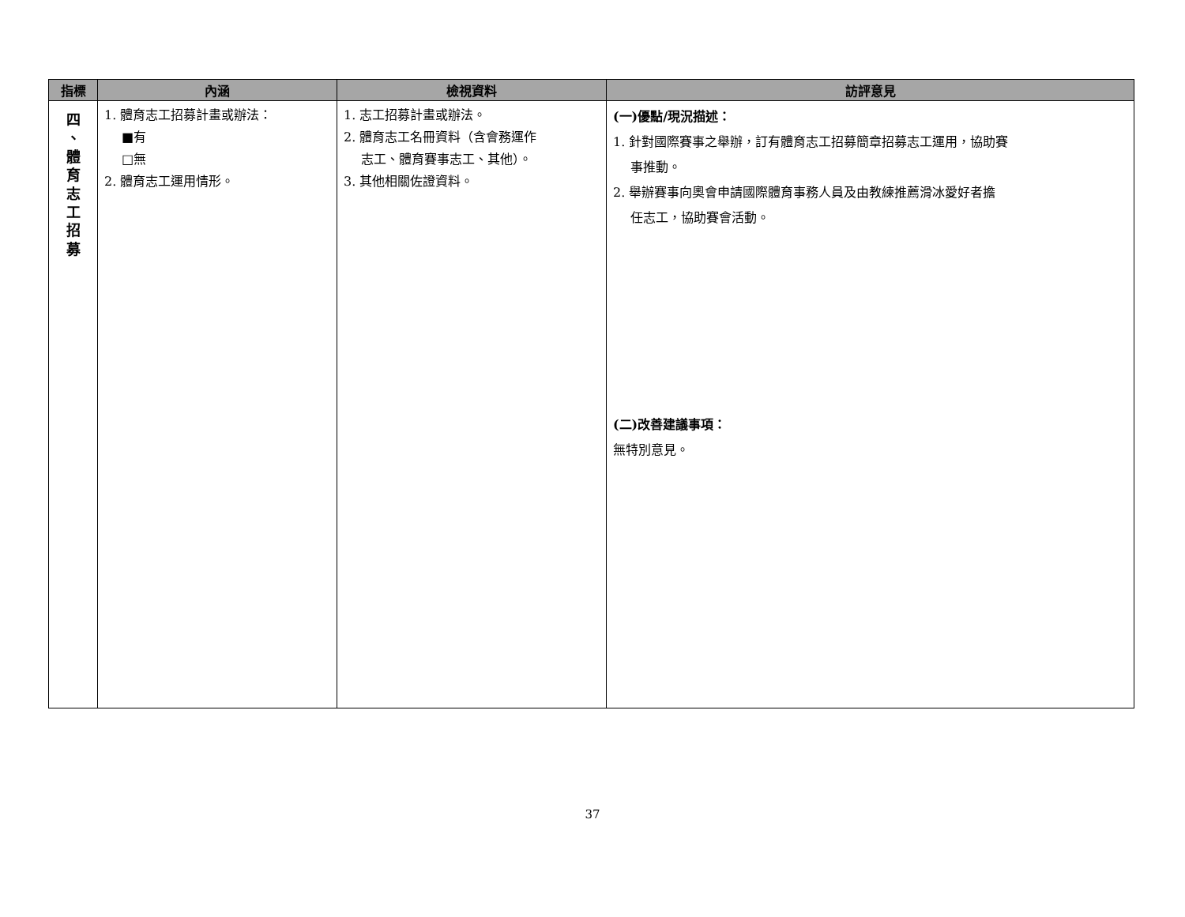| 指標 | 內涵 | 檢視資料 | 訪評意見 |
| --- | --- | --- | --- |
| 四 、 體 育 志 工 招 募 | 1. 體育志工招募計畫或辦法： ■有 □無 2. 體育志工運用情形。 | 1. 志工招募計畫或辦法。 2. 體育志工名冊資料（含會務運作 志工、體育賽事志工、其他）。 3. 其他相關佐證資料。 | (一)優點/現況描述： 1. 針對國際賽事之舉辦，訂有體育志工招募簡章招募志工運用，協助賽 事推動。 2. 舉辦賽事向奧會申請國際體育事務人員及由教練推薦滑冰愛好者擔 任志工，協助賽會活動。 (二)改善建議事項： 無特別意見。 |
37